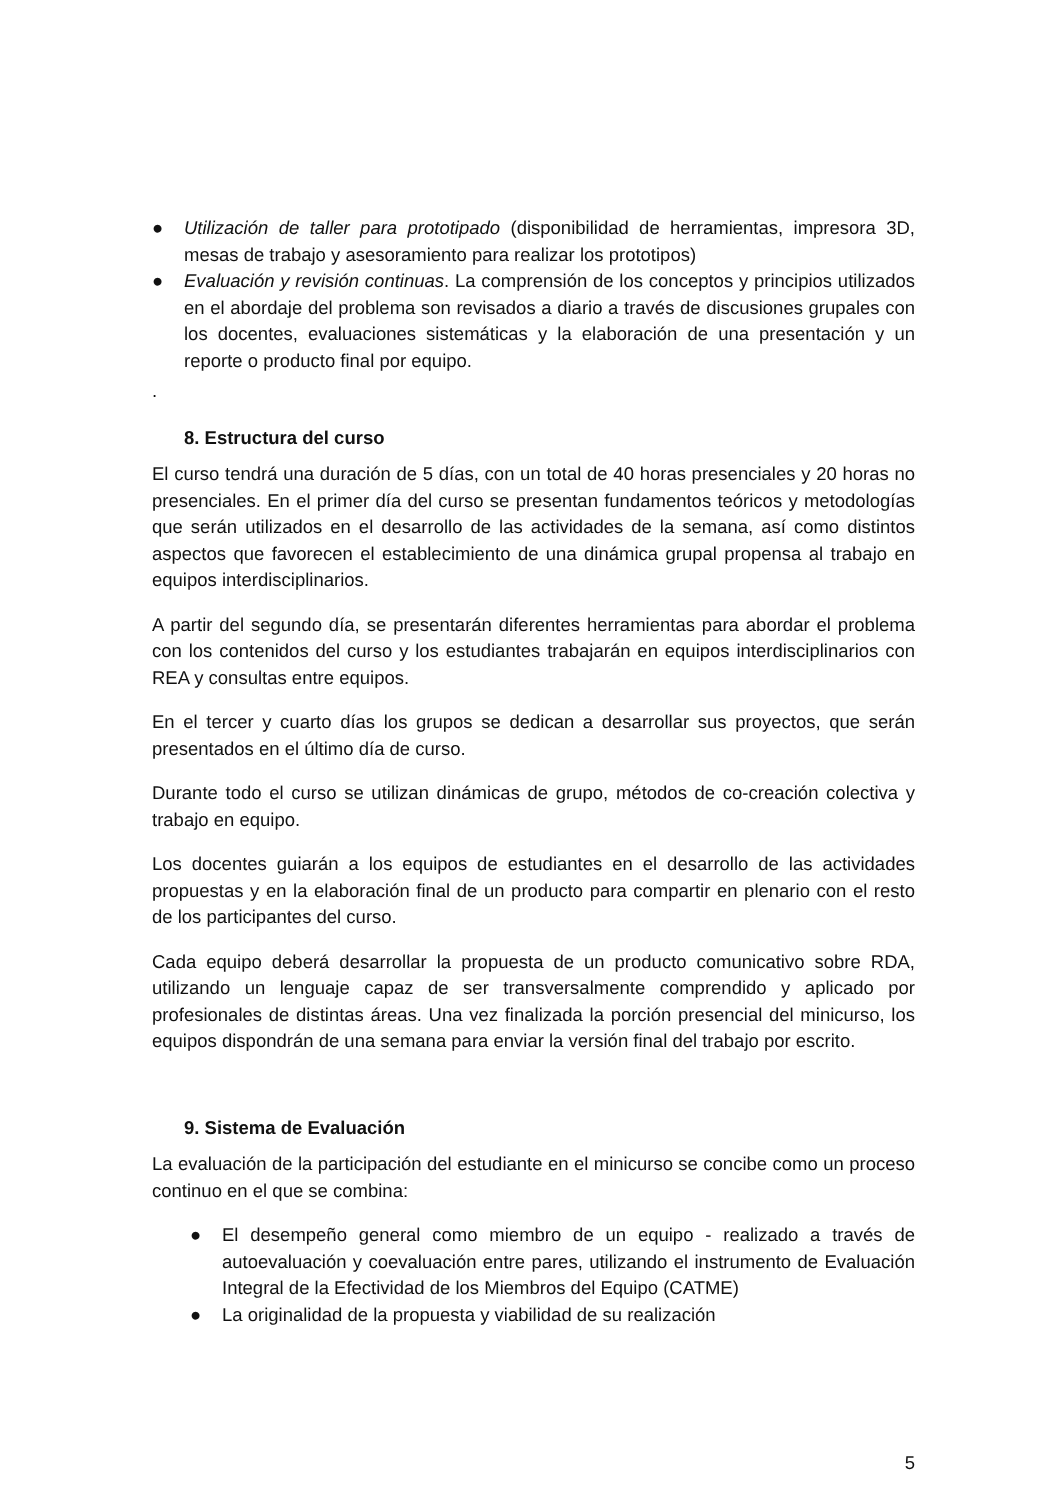● Utilización de taller para prototipado (disponibilidad de herramientas, impresora 3D, mesas de trabajo y asesoramiento para realizar los prototipos)
● Evaluación y revisión continuas. La comprensión de los conceptos y principios utilizados en el abordaje del problema son revisados a diario a través de discusiones grupales con los docentes, evaluaciones sistemáticas y la elaboración de una presentación y un reporte o producto final por equipo.
.
8. Estructura del curso
El curso tendrá una duración de 5 días, con un total de 40 horas presenciales y 20 horas no presenciales. En el primer día del curso se presentan fundamentos teóricos y metodologías que serán utilizados en el desarrollo de las actividades de la semana, así como distintos aspectos que favorecen el establecimiento de una dinámica grupal propensa al trabajo en equipos interdisciplinarios.
A partir del segundo día, se presentarán diferentes herramientas para abordar el problema con los contenidos del curso y los estudiantes trabajarán en equipos interdisciplinarios con REA y consultas entre equipos.
En el tercer y cuarto días los grupos se dedican a desarrollar sus proyectos, que serán presentados en el último día de curso.
Durante todo el curso se utilizan dinámicas de grupo, métodos de co-creación colectiva y trabajo en equipo.
Los docentes guiarán a los equipos de estudiantes en el desarrollo de las actividades propuestas y en la elaboración final de un producto para compartir en plenario con el resto de los participantes del curso.
Cada equipo deberá desarrollar la propuesta de un producto comunicativo sobre RDA, utilizando un lenguaje capaz de ser transversalmente comprendido y aplicado por profesionales de distintas áreas. Una vez finalizada la porción presencial del minicurso, los equipos dispondrán de una semana para enviar la versión final del trabajo por escrito.
9. Sistema de Evaluación
La evaluación de la participación del estudiante en el minicurso se concibe como un proceso continuo en el que se combina:
● El desempeño general como miembro de un equipo - realizado a través de autoevaluación y coevaluación entre pares, utilizando el instrumento de Evaluación Integral de la Efectividad de los Miembros del Equipo (CATME)
● La originalidad de la propuesta y viabilidad de su realización
5